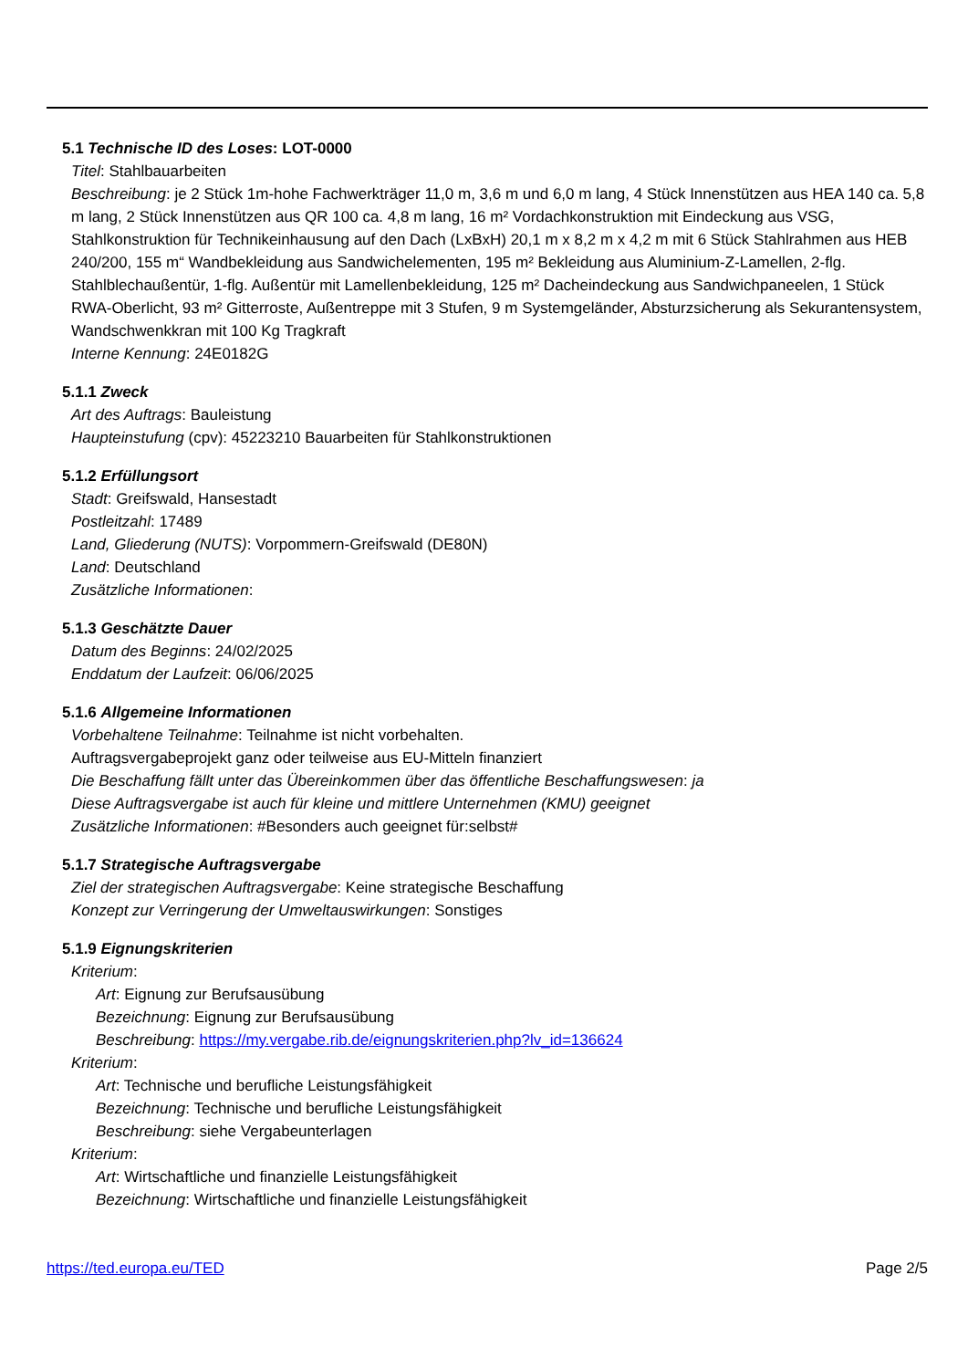5.1 Technische ID des Loses: LOT-0000
Titel: Stahlbauarbeiten
Beschreibung: je 2 Stück 1m-hohe Fachwerkträger 11,0 m, 3,6 m und 6,0 m lang, 4 Stück Innenstützen aus HEA 140 ca. 5,8 m lang, 2 Stück Innenstützen aus QR 100 ca. 4,8 m lang, 16 m² Vordachkonstruktion mit Eindeckung aus VSG, Stahlkonstruktion für Technikeinhausung auf den Dach (LxBxH) 20,1 m x 8,2 m x 4,2 m mit 6 Stück Stahlrahmen aus HEB 240/200, 155 m“ Wandbekleidung aus Sandwichelementen, 195 m² Bekleidung aus Aluminium-Z-Lamellen, 2-flg. Stahlblechaußentür, 1-flg. Außentür mit Lamellenbekleidung, 125 m² Dacheindeckung aus Sandwichpaneelen, 1 Stück RWA-Oberlicht, 93 m² Gitterroste, Außentreppe mit 3 Stufen, 9 m Systemgeländer, Absturzsicherung als Sekurantensystem, Wandschwenkkran mit 100 Kg Tragkraft
Interne Kennung: 24E0182G
5.1.1 Zweck
Art des Auftrags: Bauleistung
Haupteinstufung (cpv): 45223210 Bauarbeiten für Stahlkonstruktionen
5.1.2 Erfüllungsort
Stadt: Greifswald, Hansestadt
Postleitzahl: 17489
Land, Gliederung (NUTS): Vorpommern-Greifswald (DE80N)
Land: Deutschland
Zusätzliche Informationen:
5.1.3 Geschätzte Dauer
Datum des Beginns: 24/02/2025
Enddatum der Laufzeit: 06/06/2025
5.1.6 Allgemeine Informationen
Vorbehaltene Teilnahme: Teilnahme ist nicht vorbehalten.
Auftragsvergabeprojekt ganz oder teilweise aus EU-Mitteln finanziert
Die Beschaffung fällt unter das Übereinkommen über das öffentliche Beschaffungswesen: ja
Diese Auftragsvergabe ist auch für kleine und mittlere Unternehmen (KMU) geeignet
Zusätzliche Informationen: #Besonders auch geeignet für:selbst#
5.1.7 Strategische Auftragsvergabe
Ziel der strategischen Auftragsvergabe: Keine strategische Beschaffung
Konzept zur Verringerung der Umweltauswirkungen: Sonstiges
5.1.9 Eignungskriterien
Kriterium:
Art: Eignung zur Berufsausübung
Bezeichnung: Eignung zur Berufsausübung
Beschreibung: https://my.vergabe.rib.de/eignungskriterien.php?lv_id=136624
Kriterium:
Art: Technische und berufliche Leistungsfähigkeit
Bezeichnung: Technische und berufliche Leistungsfähigkeit
Beschreibung: siehe Vergabeunterlagen
Kriterium:
Art: Wirtschaftliche und finanzielle Leistungsfähigkeit
Bezeichnung: Wirtschaftliche und finanzielle Leistungsfähigkeit
https://ted.europa.eu/TED Page 2/5